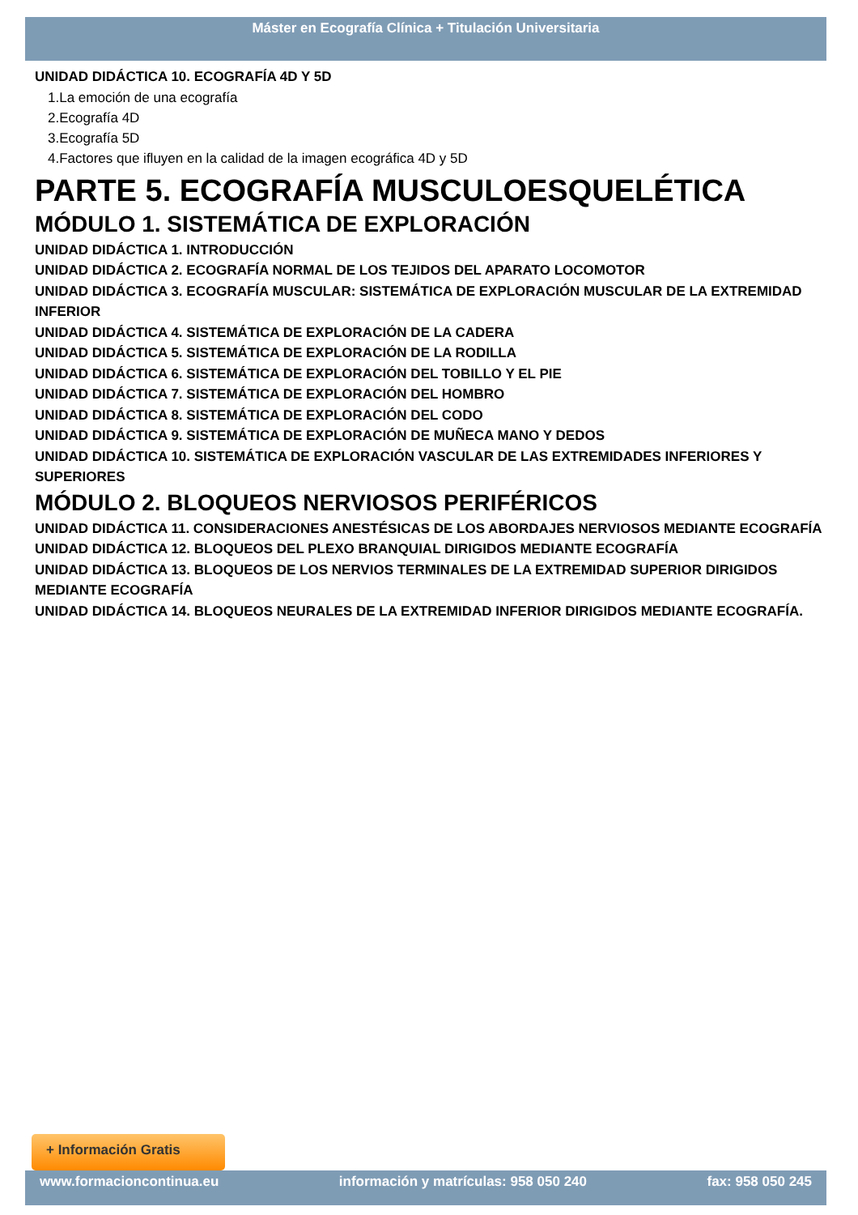Máster en Ecografía Clínica + Titulación Universitaria
UNIDAD DIDÁCTICA 10. ECOGRAFÍA 4D Y 5D
1.La emoción de una ecografía
2.Ecografía 4D
3.Ecografía 5D
4.Factores que ifluyen en la calidad de la imagen ecográfica 4D y 5D
PARTE 5. ECOGRAFÍA MUSCULOESQUELÉTICA
MÓDULO 1. SISTEMÁTICA DE EXPLORACIÓN
UNIDAD DIDÁCTICA 1. INTRODUCCIÓN
UNIDAD DIDÁCTICA 2. ECOGRAFÍA NORMAL DE LOS TEJIDOS DEL APARATO LOCOMOTOR
UNIDAD DIDÁCTICA 3. ECOGRAFÍA MUSCULAR: SISTEMÁTICA DE EXPLORACIÓN MUSCULAR DE LA EXTREMIDAD INFERIOR
UNIDAD DIDÁCTICA 4. SISTEMÁTICA DE EXPLORACIÓN DE LA CADERA
UNIDAD DIDÁCTICA 5. SISTEMÁTICA DE EXPLORACIÓN DE LA RODILLA
UNIDAD DIDÁCTICA 6. SISTEMÁTICA DE EXPLORACIÓN DEL TOBILLO Y EL PIE
UNIDAD DIDÁCTICA 7. SISTEMÁTICA DE EXPLORACIÓN DEL HOMBRO
UNIDAD DIDÁCTICA 8. SISTEMÁTICA DE EXPLORACIÓN DEL CODO
UNIDAD DIDÁCTICA 9. SISTEMÁTICA DE EXPLORACIÓN DE MUÑECA MANO Y DEDOS
UNIDAD DIDÁCTICA 10. SISTEMÁTICA DE EXPLORACIÓN VASCULAR DE LAS EXTREMIDADES INFERIORES Y SUPERIORES
MÓDULO 2. BLOQUEOS NERVIOSOS PERIFÉRICOS
UNIDAD DIDÁCTICA 11. CONSIDERACIONES ANESTÉSICAS DE LOS ABORDAJES NERVIOSOS MEDIANTE ECOGRAFÍA
UNIDAD DIDÁCTICA 12. BLOQUEOS DEL PLEXO BRANQUIAL DIRIGIDOS MEDIANTE ECOGRAFÍA
UNIDAD DIDÁCTICA 13. BLOQUEOS DE LOS NERVIOS TERMINALES DE LA EXTREMIDAD SUPERIOR DIRIGIDOS MEDIANTE ECOGRAFÍA
UNIDAD DIDÁCTICA 14. BLOQUEOS NEURALES DE LA EXTREMIDAD INFERIOR DIRIGIDOS MEDIANTE ECOGRAFÍA.
+ Información Gratis
www.formacioncontinua.eu información y matrículas: 958 050 240 fax: 958 050 245